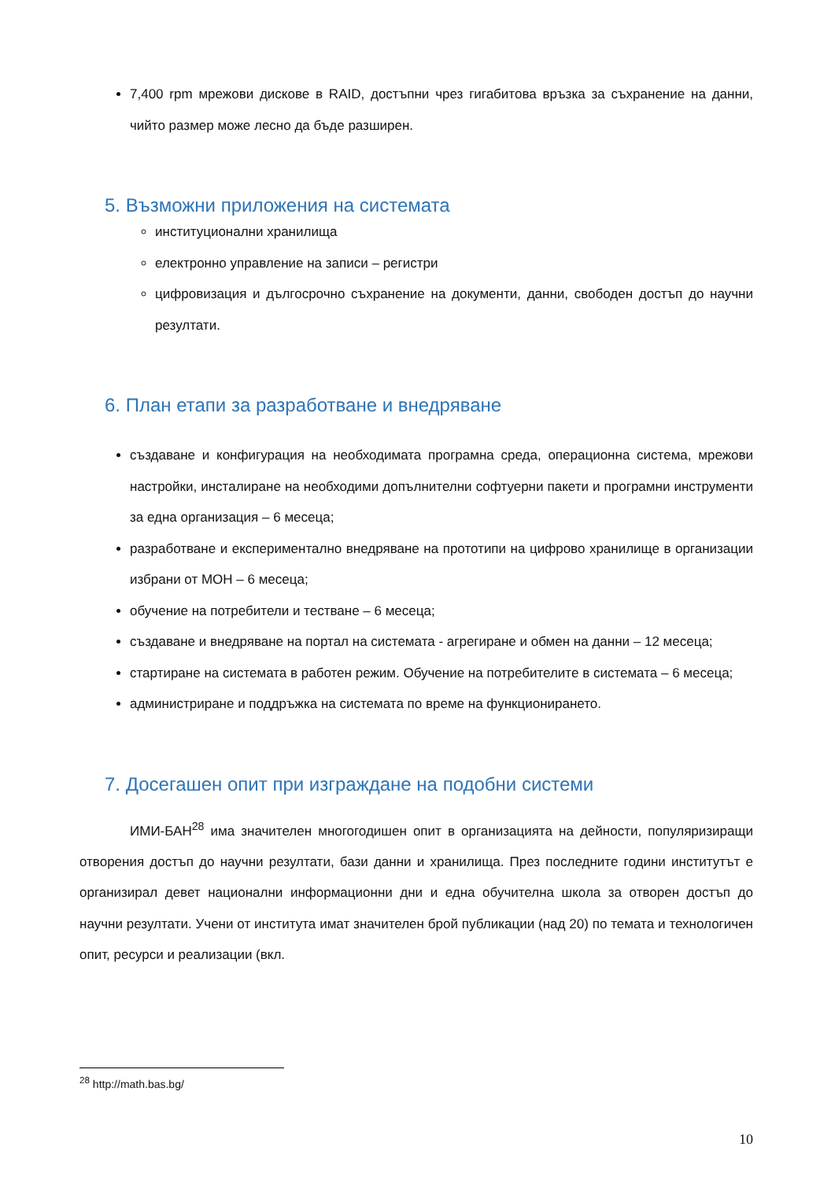7,400 rpm мрежови дискове в RAID, достъпни чрез гигабитова връзка за съхранение на данни, чийто размер може лесно да бъде разширен.
5. Възможни приложения на системата
институционални хранилища
електронно управление на записи – регистри
цифровизация и дългосрочно съхранение на документи, данни, свободен достъп до научни резултати.
6. План етапи за разработване и внедряване
създаване и конфигурация на необходимата програмна среда, операционна система, мрежови настройки, инсталиране на необходими допълнителни софтуерни пакети и програмни инструменти за една организация – 6 месеца;
разработване и експериментално внедряване на прототипи на цифрово хранилище в организации избрани от МОН – 6 месеца;
обучение на потребители и тестване – 6 месеца;
създаване и внедряване на портал на системата - агрегиране и обмен на данни – 12 месеца;
стартиране на системата в работен режим. Обучение на потребителите в системата – 6 месеца;
администриране и поддръжка на системата по време на функционирането.
7. Досегашен опит при изграждане на подобни системи
ИМИ-БАН<sup>28</sup> има значителен многогодишен опит в организацията на дейности, популяризиращи отворения достъп до научни резултати, бази данни и хранилища. През последните години институтът е организирал девет национални информационни дни и една обучителна школа за отворен достъп до научни резултати. Учени от института имат значителен брой публикации (над 20) по темата и технологичен опит, ресурси и реализации (вкл.
<sup>28</sup> http://math.bas.bg/
10